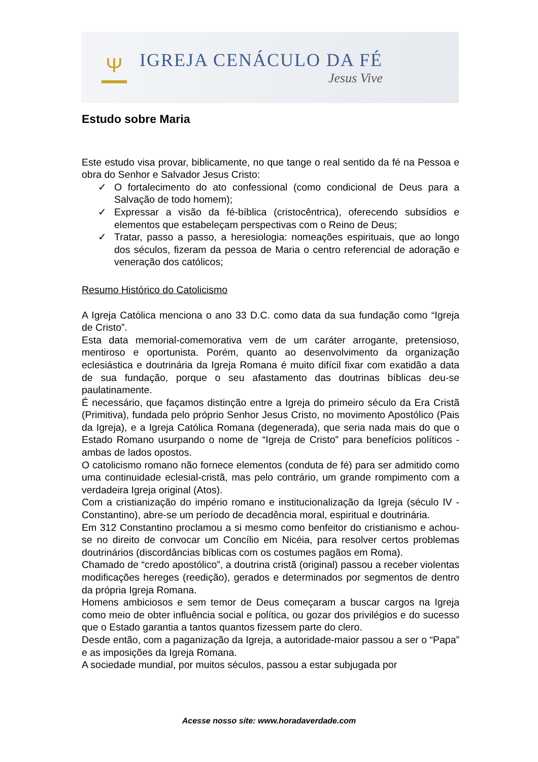Ψ
IGREJA CENÁCULO DA FÉ
Jesus Vive
Estudo sobre Maria
Este estudo visa provar, biblicamente, no que tange o real sentido da fé na Pessoa e obra do Senhor e Salvador Jesus Cristo:
✓ O fortalecimento do ato confessional (como condicional de Deus para a Salvação de todo homem);
✓ Expressar a visão da fé-bíblica (cristocêntrica), oferecendo subsídios e elementos que estabeleçam perspectivas com o Reino de Deus;
✓ Tratar, passo a passo, a heresiologia: nomeações espirituais, que ao longo dos séculos, fizeram da pessoa de Maria o centro referencial de adoração e veneração dos católicos;
Resumo Histórico do Catolicismo
A Igreja Católica menciona o ano 33 D.C. como data da sua fundação como “Igreja de Cristo”.
Esta data memorial-comemorativa vem de um caráter arrogante, pretensioso, mentiroso e oportunista. Porém, quanto ao desenvolvimento da organização eclesiástica e doutrinária da Igreja Romana é muito difícil fixar com exatidão a data de sua fundação, porque o seu afastamento das doutrinas bíblicas deu-se paulatinamente.
É necessário, que façamos distinção entre a Igreja do primeiro século da Era Cristã (Primitiva), fundada pelo próprio Senhor Jesus Cristo, no movimento Apostólico (Pais da Igreja), e a Igreja Católica Romana (degenerada), que seria nada mais do que o Estado Romano usurpando o nome de “Igreja de Cristo” para benefícios políticos - ambas de lados opostos.
O catolicismo romano não fornece elementos (conduta de fé) para ser admitido como uma continuidade eclesial-cristã, mas pelo contrário, um grande rompimento com a verdadeira Igreja original (Atos).
Com a cristianização do império romano e institucionalização da Igreja (século IV - Constantino), abre-se um período de decadência moral, espiritual e doutrinária.
Em 312 Constantino proclamou a si mesmo como benfeitor do cristianismo e achou-se no direito de convocar um Concílio em Nicéia, para resolver certos problemas doutrinários (discordâncias bíblicas com os costumes pagãos em Roma).
Chamado de “credo apostólico”, a doutrina cristã (original) passou a receber violentas modificações hereges (reedição), gerados e determinados por segmentos de dentro da própria Igreja Romana.
Homens ambiciosos e sem temor de Deus começaram a buscar cargos na Igreja como meio de obter influência social e política, ou gozar dos privilégios e do sucesso que o Estado garantia a tantos quantos fizessem parte do clero.
Desde então, com a paganização da Igreja, a autoridade-maior passou a ser o “Papa” e as imposições da Igreja Romana.
A sociedade mundial, por muitos séculos, passou a estar subjugada por
Acesse nosso site: www.horadaverdade.com